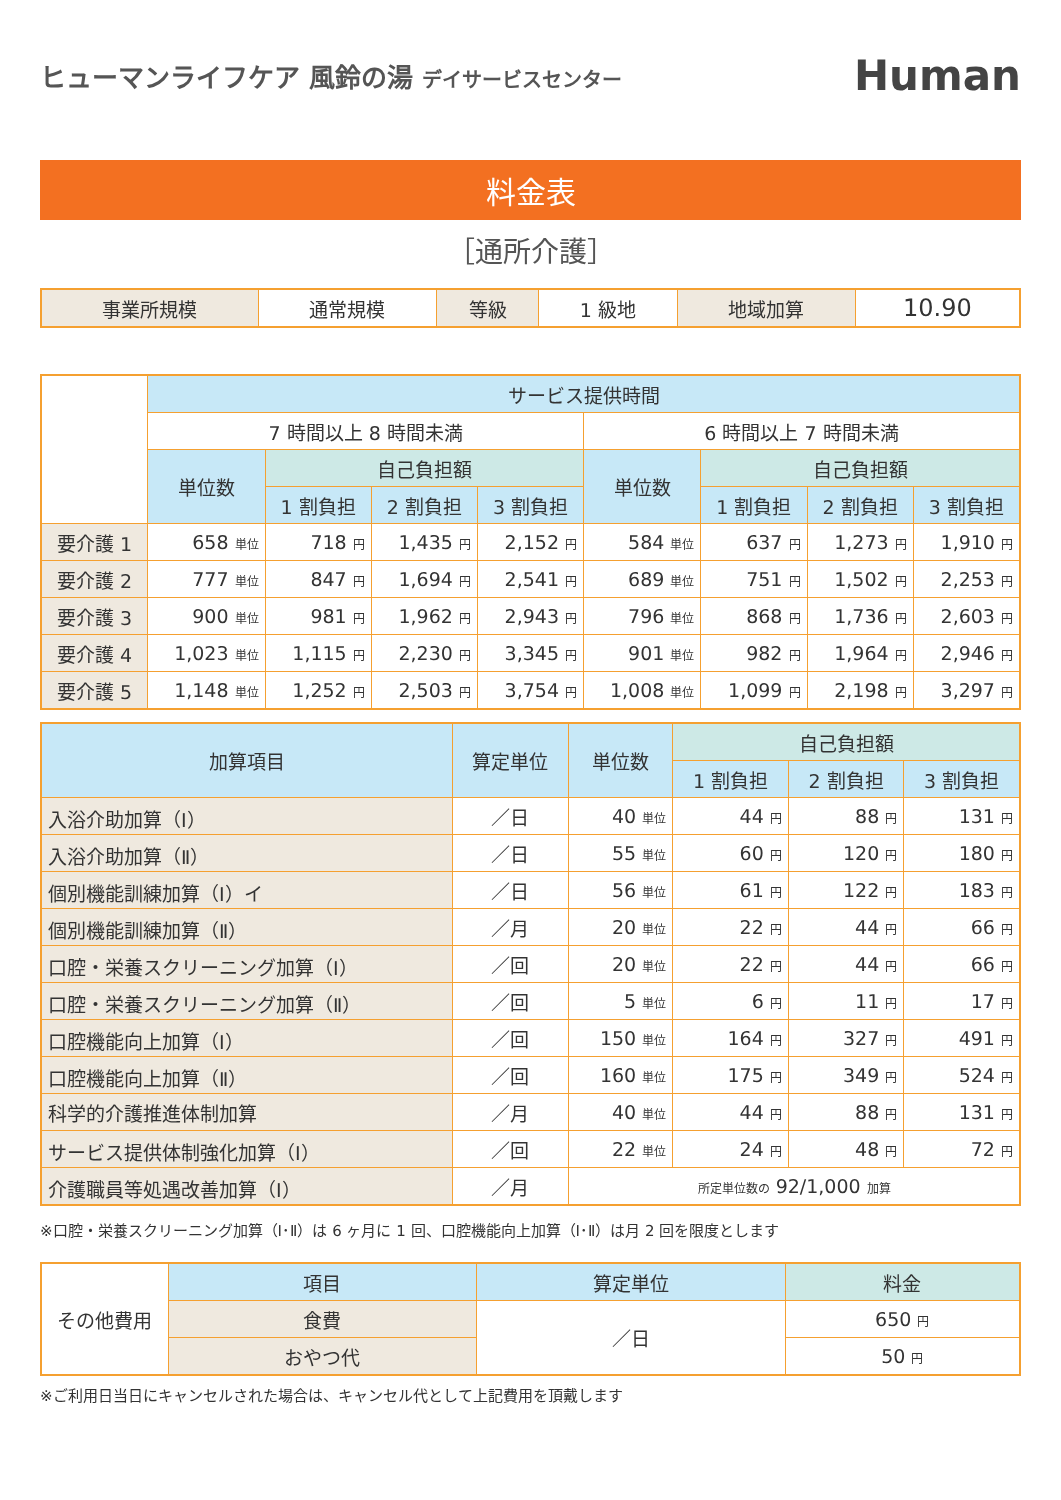ヒューマンライフケア 風鈴の湯 デイサービスセンター
Human
料金表
［通所介護］
| 事業所規模 | 通常規模 | 等級 | 1 級地 | 地域加算 | 10.90 |
| | サービス提供時間 | | | | | | | |
| | 7 時間以上 8 時間未満 | | | | 6 時間以上 7 時間未満 | | | |
| | 単位数 | 自己負担額 | | | 単位数 | 自己負担額 | | |
| | | 1 割負担 | 2 割負担 | 3 割負担 | | 1 割負担 | 2 割負担 | 3 割負担 |
| 要介護 1 | 658 単位 | 718 円 | 1,435 円 | 2,152 円 | 584 単位 | 637 円 | 1,273 円 | 1,910 円 |
| 要介護 2 | 777 単位 | 847 円 | 1,694 円 | 2,541 円 | 689 単位 | 751 円 | 1,502 円 | 2,253 円 |
| 要介護 3 | 900 単位 | 981 円 | 1,962 円 | 2,943 円 | 796 単位 | 868 円 | 1,736 円 | 2,603 円 |
| 要介護 4 | 1,023 単位 | 1,115 円 | 2,230 円 | 3,345 円 | 901 単位 | 982 円 | 1,964 円 | 2,946 円 |
| 要介護 5 | 1,148 単位 | 1,252 円 | 2,503 円 | 3,754 円 | 1,008 単位 | 1,099 円 | 2,198 円 | 3,297 円 |
| 加算項目 | 算定単位 | 単位数 | 自己負担額 | | |
| --- | --- | --- | --- | --- | --- |
| | | | 1 割負担 | 2 割負担 | 3 割負担 |
| 入浴介助加算（Ⅰ） | ／日 | 40 単位 | 44 円 | 88 円 | 131 円 |
| 入浴介助加算（Ⅱ） | ／日 | 55 単位 | 60 円 | 120 円 | 180 円 |
| 個別機能訓練加算（Ⅰ）イ | ／日 | 56 単位 | 61 円 | 122 円 | 183 円 |
| 個別機能訓練加算（Ⅱ） | ／月 | 20 単位 | 22 円 | 44 円 | 66 円 |
| 口腔・栄養スクリーニング加算（Ⅰ） | ／回 | 20 単位 | 22 円 | 44 円 | 66 円 |
| 口腔・栄養スクリーニング加算（Ⅱ） | ／回 | 5 単位 | 6 円 | 11 円 | 17 円 |
| 口腔機能向上加算（Ⅰ） | ／回 | 150 単位 | 164 円 | 327 円 | 491 円 |
| 口腔機能向上加算（Ⅱ） | ／回 | 160 単位 | 175 円 | 349 円 | 524 円 |
| 科学的介護推進体制加算 | ／月 | 40 単位 | 44 円 | 88 円 | 131 円 |
| サービス提供体制強化加算（Ⅰ） | ／回 | 22 単位 | 24 円 | 48 円 | 72 円 |
| 介護職員等処遇改善加算（Ⅰ） | ／月 | 所定単位数の 92/1,000 加算 | | | |
※口腔・栄養スクリーニング加算（Ⅰ･Ⅱ）は 6 ヶ月に 1 回、口腔機能向上加算（Ⅰ･Ⅱ）は月 2 回を限度とします
| その他費用 | 項目 | 算定単位 | 料金 |
| | 食費 | ／日 | 650 円 |
| | おやつ代 | | 50 円 |
※ご利用日当日にキャンセルされた場合は、キャンセル代として上記費用を頂戴します